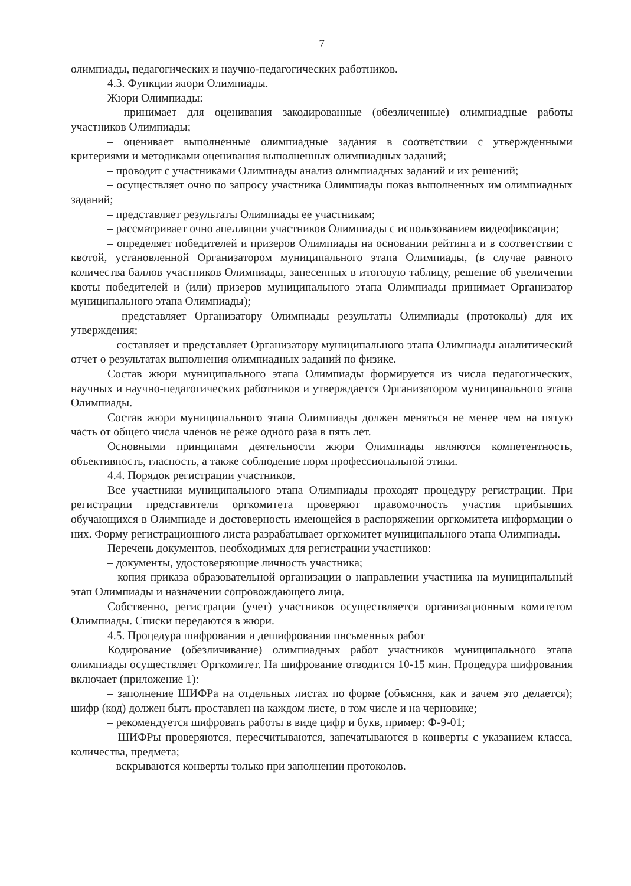7
олимпиады, педагогических и научно-педагогических работников.
4.3. Функции жюри Олимпиады.
Жюри Олимпиады:
– принимает для оценивания закодированные (обезличенные) олимпиадные работы участников Олимпиады;
– оценивает выполненные олимпиадные задания в соответствии с утвержденными критериями и методиками оценивания выполненных олимпиадных заданий;
– проводит с участниками Олимпиады анализ олимпиадных заданий и их решений;
– осуществляет очно по запросу участника Олимпиады показ выполненных им олимпиадных заданий;
– представляет результаты Олимпиады ее участникам;
– рассматривает очно апелляции участников Олимпиады с использованием видеофиксации;
– определяет победителей и призеров Олимпиады на основании рейтинга и в соответствии с квотой, установленной Организатором муниципального этапа Олимпиады, (в случае равного количества баллов участников Олимпиады, занесенных в итоговую таблицу, решение об увеличении квоты победителей и (или) призеров муниципального этапа Олимпиады принимает Организатор муниципального этапа Олимпиады);
– представляет Организатору Олимпиады результаты Олимпиады (протоколы) для их утверждения;
– составляет и представляет Организатору муниципального этапа Олимпиады аналитический отчет о результатах выполнения олимпиадных заданий по физике.
Состав жюри муниципального этапа Олимпиады формируется из числа педагогических, научных и научно-педагогических работников и утверждается Организатором муниципального этапа Олимпиады.
Состав жюри муниципального этапа Олимпиады должен меняться не менее чем на пятую часть от общего числа членов не реже одного раза в пять лет.
Основными принципами деятельности жюри Олимпиады являются компетентность, объективность, гласность, а также соблюдение норм профессиональной этики.
4.4. Порядок регистрации участников.
Все участники муниципального этапа Олимпиады проходят процедуру регистрации. При регистрации представители оргкомитета проверяют правомочность участия прибывших обучающихся в Олимпиаде и достоверность имеющейся в распоряжении оргкомитета информации о них. Форму регистрационного листа разрабатывает оргкомитет муниципального этапа Олимпиады.
Перечень документов, необходимых для регистрации участников:
– документы, удостоверяющие личность участника;
– копия приказа образовательной организации о направлении участника на муниципальный этап Олимпиады и назначении сопровождающего лица.
Собственно, регистрация (учет) участников осуществляется организационным комитетом Олимпиады. Списки передаются в жюри.
4.5. Процедура шифрования и дешифрования письменных работ
Кодирование (обезличивание) олимпиадных работ участников муниципального этапа олимпиады осуществляет Оргкомитет. На шифрование отводится 10-15 мин. Процедура шифрования включает (приложение 1):
– заполнение ШИФРа на отдельных листах по форме (объясняя, как и зачем это делается); шифр (код) должен быть проставлен на каждом листе, в том числе и на черновике;
– рекомендуется шифровать работы в виде цифр и букв, пример: Ф-9-01;
– ШИФРы проверяются, пересчитываются, запечатываются в конверты с указанием класса, количества, предмета;
– вскрываются конверты только при заполнении протоколов.